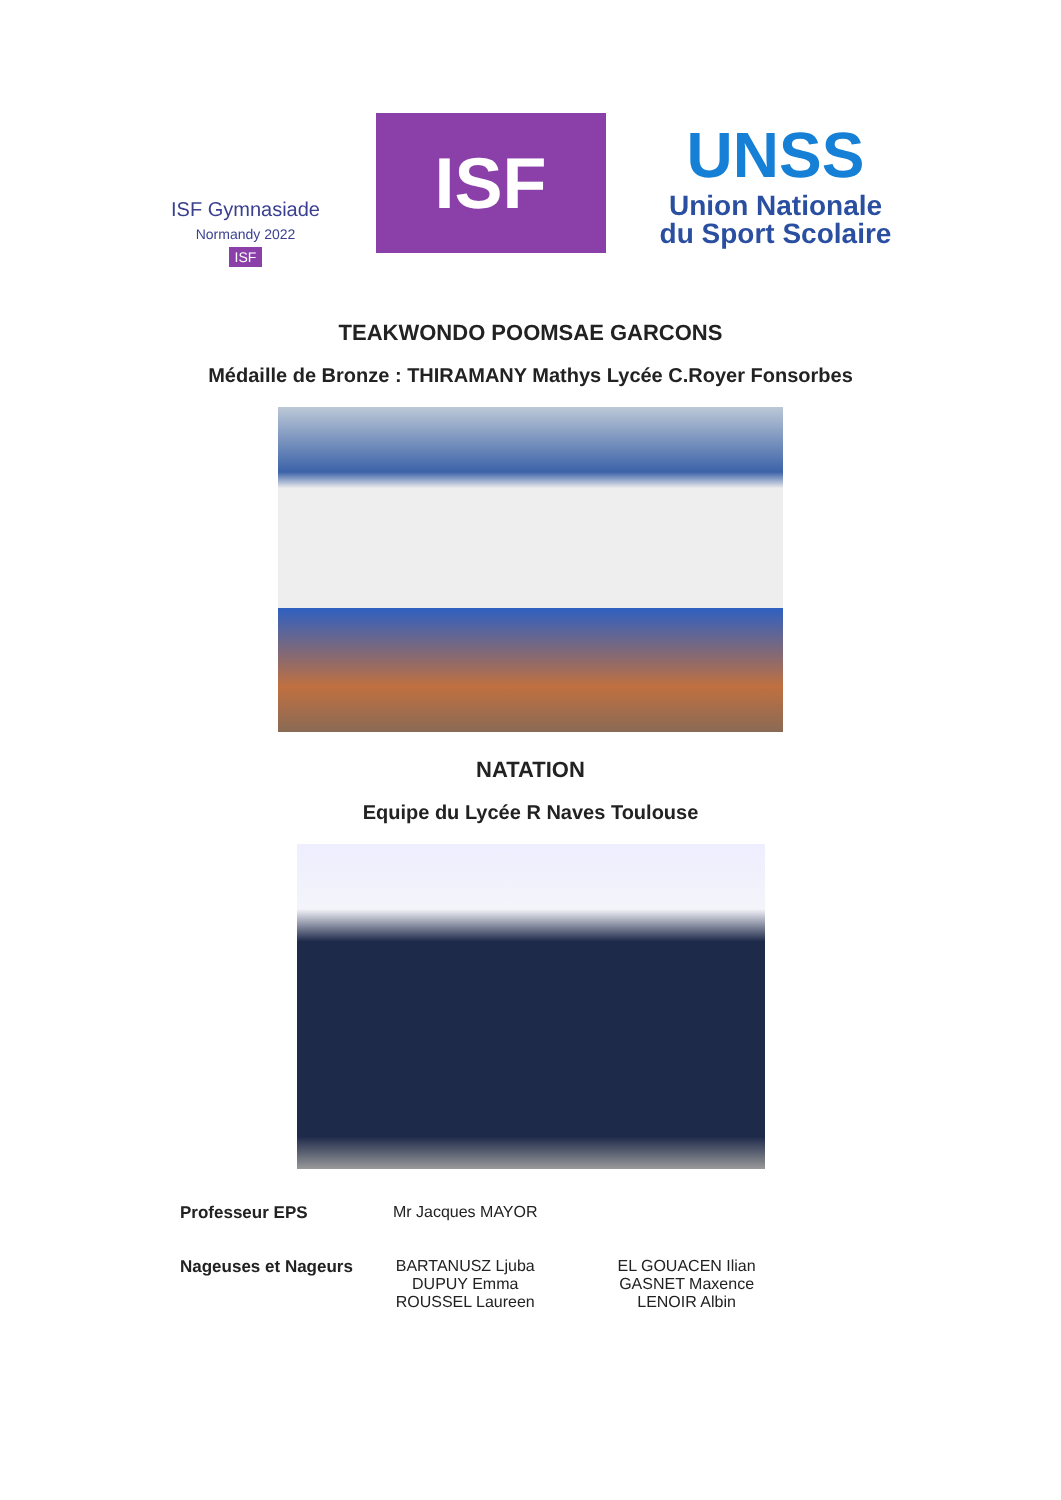ISF Gymnasiade
Normandy 2022
ISF
ISF
UNSS
Union Nationale
du Sport Scolaire
TEAKWONDO POOMSAE GARCONS
Médaille de Bronze : THIRAMANY Mathys Lycée C.Royer Fonsorbes
NATATION
Equipe du Lycée R Naves Toulouse
| Professeur EPS | Mr Jacques MAYOR | |
| Nageuses et Nageurs | BARTANUSZ Ljuba DUPUY Emma ROUSSEL Laureen | EL GOUACEN Ilian GASNET Maxence LENOIR Albin |